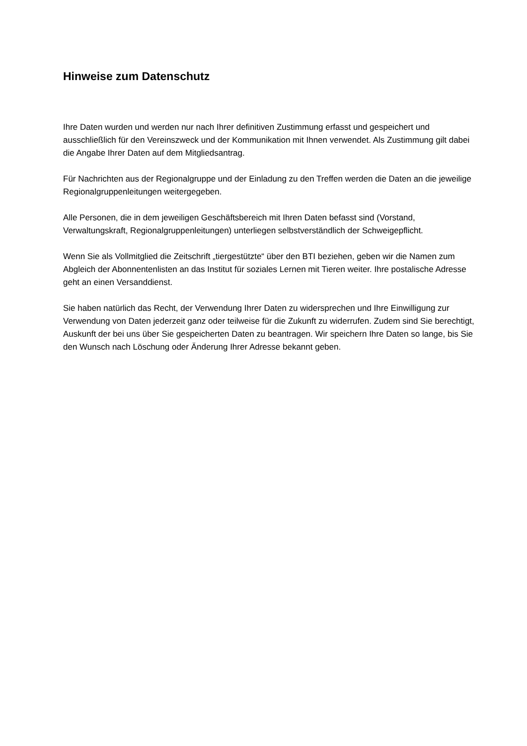Hinweise zum Datenschutz
Ihre Daten wurden und werden nur nach Ihrer definitiven Zustimmung erfasst und gespeichert und ausschließlich für den Vereinszweck und der Kommunikation mit Ihnen verwendet. Als Zustimmung gilt dabei die Angabe Ihrer Daten auf dem Mitgliedsantrag.
Für Nachrichten aus der Regionalgruppe und der Einladung zu den Treffen werden die Daten an die jeweilige Regionalgruppenleitungen weitergegeben.
Alle Personen, die in dem jeweiligen Geschäftsbereich mit Ihren Daten befasst sind (Vorstand, Verwaltungskraft, Regionalgruppenleitungen) unterliegen selbstverständlich der Schweigepflicht.
Wenn Sie als Vollmitglied die Zeitschrift „tiergestützte“ über den BTI beziehen, geben wir die Namen zum Abgleich der Abonnentenlisten an das Institut für soziales Lernen mit Tieren weiter. Ihre postalische Adresse geht an einen Versanddienst.
Sie haben natürlich das Recht, der Verwendung Ihrer Daten zu widersprechen und Ihre Einwilligung zur Verwendung von Daten jederzeit ganz oder teilweise für die Zukunft zu widerrufen. Zudem sind Sie berechtigt, Auskunft der bei uns über Sie gespeicherten Daten zu beantragen. Wir speichern Ihre Daten so lange, bis Sie den Wunsch nach Löschung oder Änderung Ihrer Adresse bekannt geben.